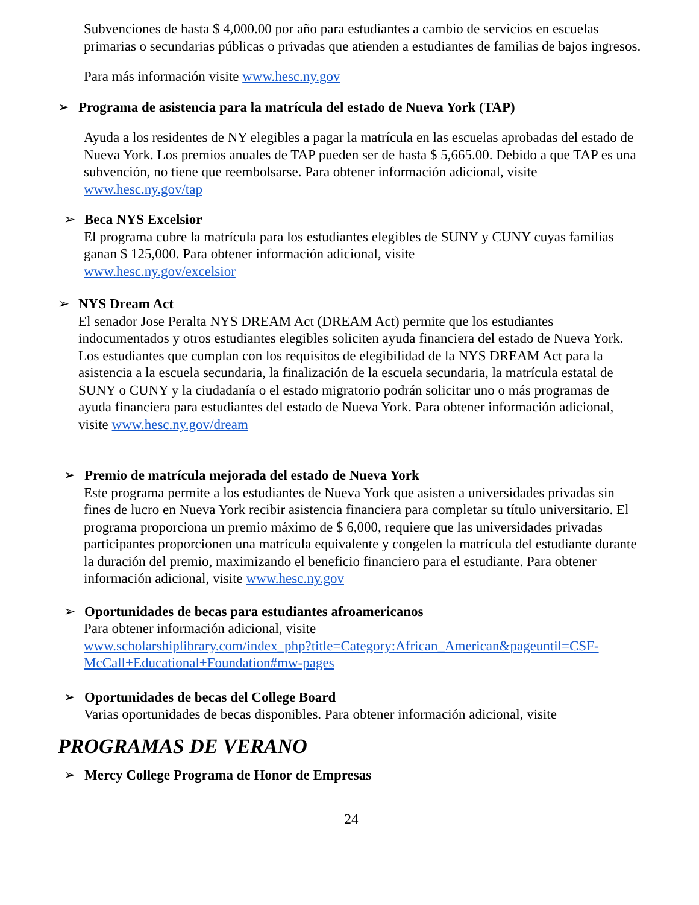Subvenciones de hasta $ 4,000.00 por año para estudiantes a cambio de servicios en escuelas primarias o secundarias públicas o privadas que atienden a estudiantes de familias de bajos ingresos.
Para más información visite www.hesc.ny.gov
➢ Programa de asistencia para la matrícula del estado de Nueva York (TAP)
Ayuda a los residentes de NY elegibles a pagar la matrícula en las escuelas aprobadas del estado de Nueva York. Los premios anuales de TAP pueden ser de hasta $ 5,665.00. Debido a que TAP es una subvención, no tiene que reembolsarse. Para obtener información adicional, visite www.hesc.ny.gov/tap
➢ Beca NYS Excelsior
El programa cubre la matrícula para los estudiantes elegibles de SUNY y CUNY cuyas familias ganan $ 125,000. Para obtener información adicional, visite
www.hesc.ny.gov/excelsior
➢ NYS Dream Act
El senador Jose Peralta NYS DREAM Act (DREAM Act) permite que los estudiantes indocumentados y otros estudiantes elegibles soliciten ayuda financiera del estado de Nueva York. Los estudiantes que cumplan con los requisitos de elegibilidad de la NYS DREAM Act para la asistencia a la escuela secundaria, la finalización de la escuela secundaria, la matrícula estatal de SUNY o CUNY y la ciudadanía o el estado migratorio podrán solicitar uno o más programas de ayuda financiera para estudiantes del estado de Nueva York. Para obtener información adicional, visite www.hesc.ny.gov/dream
➢ Premio de matrícula mejorada del estado de Nueva York
Este programa permite a los estudiantes de Nueva York que asisten a universidades privadas sin fines de lucro en Nueva York recibir asistencia financiera para completar su título universitario. El programa proporciona un premio máximo de $ 6,000, requiere que las universidades privadas participantes proporcionen una matrícula equivalente y congelen la matrícula del estudiante durante la duración del premio, maximizando el beneficio financiero para el estudiante. Para obtener información adicional, visite www.hesc.ny.gov
➢ Oportunidades de becas para estudiantes afroamericanos
Para obtener información adicional, visite
www.scholarshiplibrary.com/index_php?title=Category:African_American&pageuntil=CSF-McCall+Educational+Foundation#mw-pages
➢ Oportunidades de becas del College Board
Varias oportunidades de becas disponibles. Para obtener información adicional, visite
PROGRAMAS DE VERANO
➢ Mercy College Programa de Honor de Empresas
24